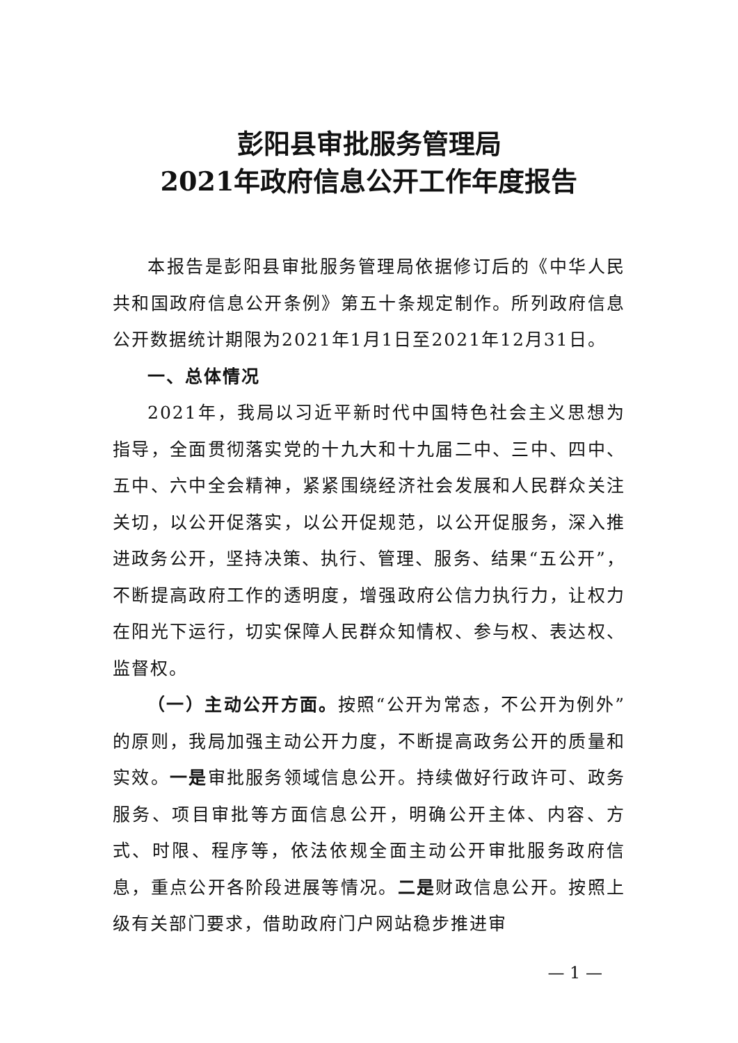彭阳县审批服务管理局
2021年政府信息公开工作年度报告
本报告是彭阳县审批服务管理局依据修订后的《中华人民共和国政府信息公开条例》第五十条规定制作。所列政府信息公开数据统计期限为2021年1月1日至2021年12月31日。
一、总体情况
2021年，我局以习近平新时代中国特色社会主义思想为指导，全面贯彻落实党的十九大和十九届二中、三中、四中、五中、六中全会精神，紧紧围绕经济社会发展和人民群众关注关切，以公开促落实，以公开促规范，以公开促服务，深入推进政务公开，坚持决策、执行、管理、服务、结果“五公开”，不断提高政府工作的透明度，增强政府公信力执行力，让权力在阳光下运行，切实保障人民群众知情权、参与权、表达权、监督权。
（一）主动公开方面。按照“公开为常态，不公开为例外”的原则，我局加强主动公开力度，不断提高政务公开的质量和实效。一是审批服务领域信息公开。持续做好行政许可、政务服务、项目审批等方面信息公开，明确公开主体、内容、方式、时限、程序等，依法依规全面主动公开审批服务政府信息，重点公开各阶段进展等情况。二是财政信息公开。按照上级有关部门要求，借助政府门户网站稳步推进审
— 1 —